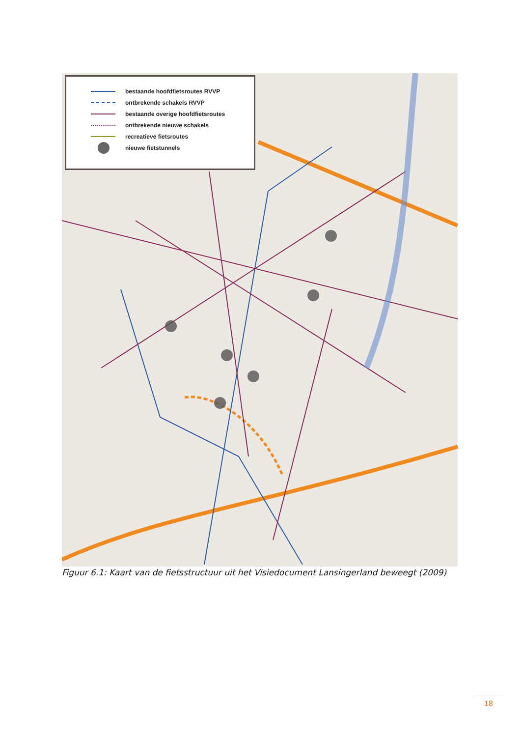bestaande hoofdfietsroutes RVVP
ontbrekende schakels RVVP
bestaande overige hoofdfietsroutes
ontbrekende nieuwe schakels
recreatieve fietsroutes
nieuwe fietstunnels
Figuur 6.1: Kaart van de fietsstructuur uit het Visiedocument Lansingerland beweegt (2009)
18